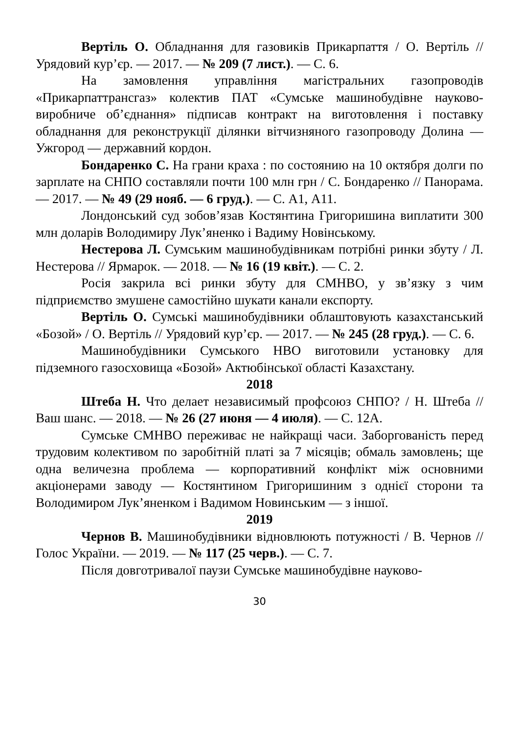Вертіль О. Обладнання для газовиків Прикарпаття / О. Вертіль // Урядовий кур’єр. — 2017. — № 209 (7 лист.). — С. 6.
На замовлення управління магістральних газопроводів «Прикарпаттрансгаз» колектив ПАТ «Сумське машинобудівне науково-виробниче об’єднання» підписав контракт на виготовлення і поставку обладнання для реконструкції ділянки вітчизняного газопроводу Долина — Ужгород — державний кордон.
Бондаренко С. На грани краха : по состоянию на 10 октября долги по зарплате на СНПО составляли почти 100 млн грн / С. Бондаренко // Панорама. — 2017. — № 49 (29 нояб. — 6 груд.). — С. А1, А11.
Лондонський суд зобов’язав Костянтина Григоришина виплатити 300 млн доларів Володимиру Лук’яненко і Вадиму Новінському.
Нестерова Л. Сумським машинобудівникам потрібні ринки збуту / Л. Нестерова // Ярмарок. — 2018. — № 16 (19 квіт.). — С. 2.
Росія закрила всі ринки збуту для СМНВО, у зв’язку з чим підприємство змушене самостійно шукати канали експорту.
Вертіль О. Сумські машинобудівники облаштовують казахстанський «Бозой» / О. Вертіль // Урядовий кур’єр. — 2017. — № 245 (28 груд.). — С. 6.
Машинобудівники Сумського НВО виготовили установку для підземного газосховища «Бозой» Актюбінської області Казахстану.
2018
Штеба Н. Что делает независимый профсоюз СНПО? / Н. Штеба // Ваш шанс. — 2018. — № 26 (27 июня — 4 июля). — С. 12А.
Сумське СМНВО переживає не найкращі часи. Заборгованість перед трудовим колективом по заробітній платі за 7 місяців; обмаль замовлень; ще одна величезна проблема — корпоративний конфлікт між основними акціонерами заводу — Костянтином Григоришиним з однієї сторони та Володимиром Лук’яненком і Вадимом Новинським — з іншої.
2019
Чернов В. Машинобудівники відновлюють потужності / В. Чернов // Голос України. — 2019. — № 117 (25 черв.). — С. 7.
Після довготривалої паузи Сумське машинобудівне науково-
30